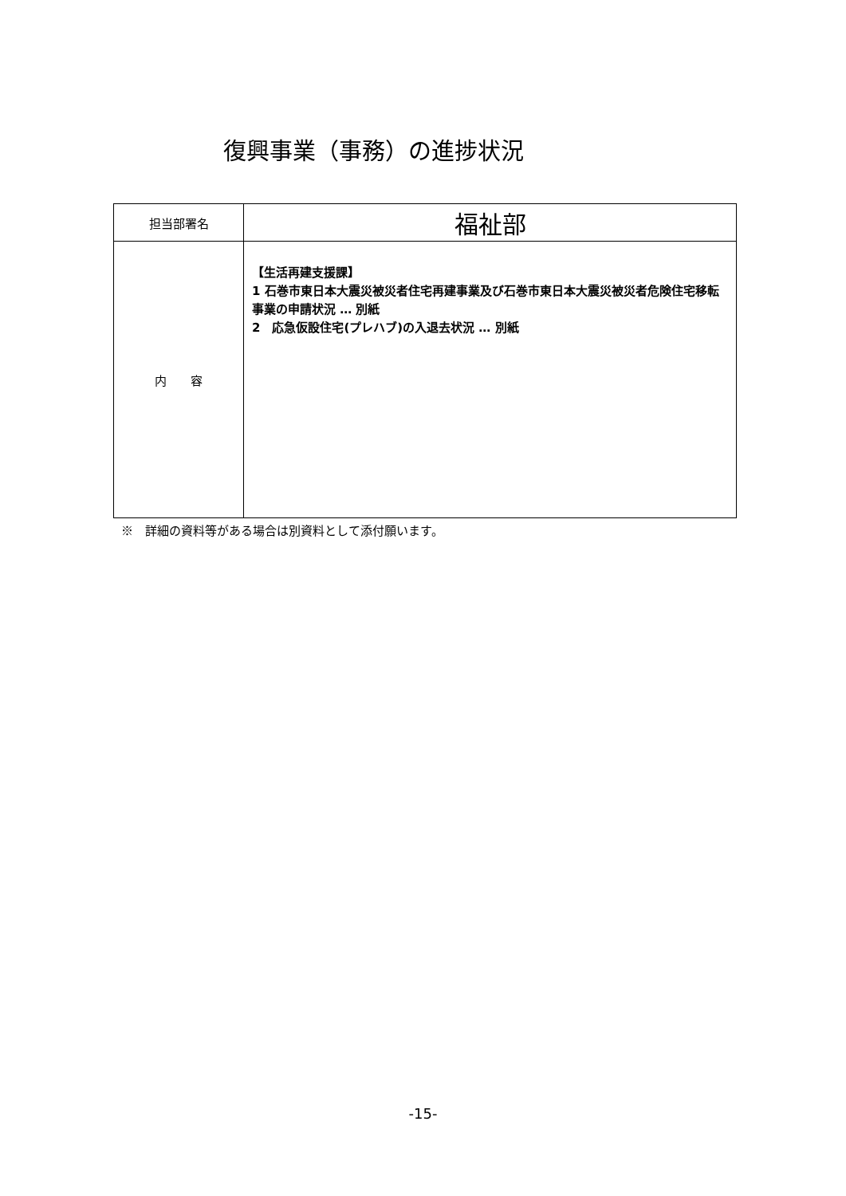復興事業（事務）の進捗状況
| 担当部署名 | 福祉部 |
| 内 容 | 【生活再建支援課】 1 石巻市東日本大震災被災者住宅再建事業及び石巻市東日本大震災被災者危険住宅移転事業の申請状況 … 別紙 2 応急仮設住宅(プレハブ)の入退去状況 … 別紙 |
※　詳細の資料等がある場合は別資料として添付願います。
-15-